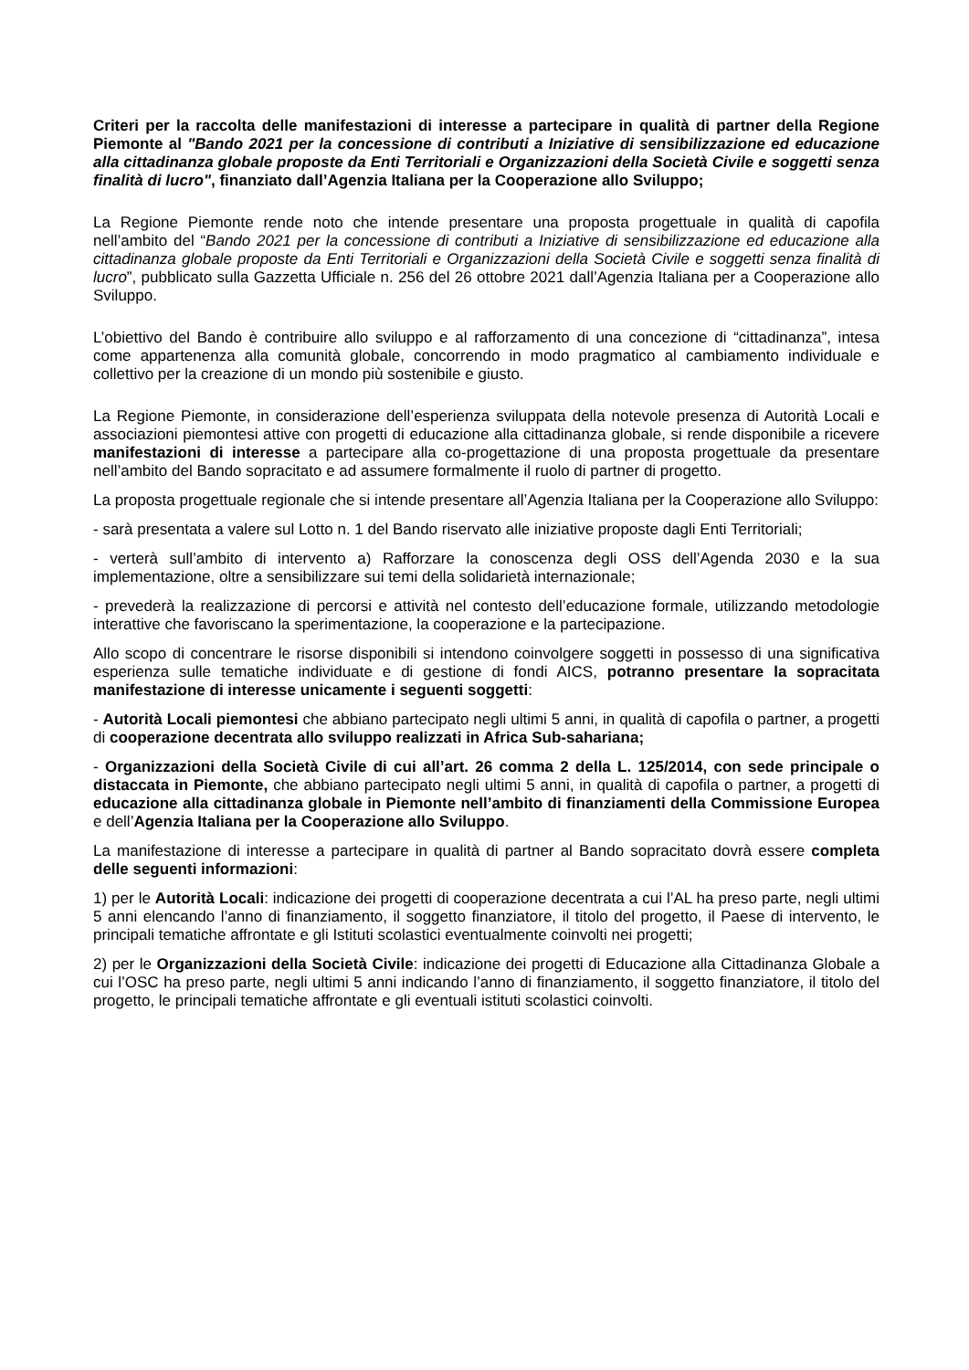Criteri per la raccolta delle manifestazioni di interesse a partecipare in qualità di partner della Regione Piemonte al "Bando 2021 per la concessione di contributi a Iniziative di sensibilizzazione ed educazione alla cittadinanza globale proposte da Enti Territoriali e Organizzazioni della Società Civile e soggetti senza finalità di lucro", finanziato dall’Agenzia Italiana per la Cooperazione allo Sviluppo;
La Regione Piemonte rende noto che intende presentare una proposta progettuale in qualità di capofila nell’ambito del “Bando 2021 per la concessione di contributi a Iniziative di sensibilizzazione ed educazione alla cittadinanza globale proposte da Enti Territoriali e Organizzazioni della Società Civile e soggetti senza finalità di lucro”, pubblicato sulla Gazzetta Ufficiale n. 256 del 26 ottobre 2021 dall’Agenzia Italiana per a Cooperazione allo Sviluppo.
L’obiettivo del Bando è contribuire allo sviluppo e al rafforzamento di una concezione di “cittadinanza”, intesa come appartenenza alla comunità globale, concorrendo in modo pragmatico al cambiamento individuale e collettivo per la creazione di un mondo più sostenibile e giusto.
La Regione Piemonte, in considerazione dell’esperienza sviluppata della notevole presenza di Autorità Locali e associazioni piemontesi attive con progetti di educazione alla cittadinanza globale, si rende disponibile a ricevere manifestazioni di interesse a partecipare alla co-progettazione di una proposta progettuale da presentare nell’ambito del Bando sopracitato e ad assumere formalmente il ruolo di partner di progetto.
La proposta progettuale regionale che si intende presentare all’Agenzia Italiana per la Cooperazione allo Sviluppo:
- sarà presentata a valere sul Lotto n. 1 del Bando riservato alle iniziative proposte dagli Enti Territoriali;
- verterà sull’ambito di intervento a) Rafforzare la conoscenza degli OSS dell’Agenda 2030 e la sua implementazione, oltre a sensibilizzare sui temi della solidarietà internazionale;
- prevederà la realizzazione di percorsi e attività nel contesto dell’educazione formale, utilizzando metodologie interattive che favoriscano la sperimentazione, la cooperazione e la partecipazione.
Allo scopo di concentrare le risorse disponibili si intendono coinvolgere soggetti in possesso di una significativa esperienza sulle tematiche individuate e di gestione di fondi AICS, potranno presentare la sopracitata manifestazione di interesse unicamente i seguenti soggetti:
- Autorità Locali piemontesi che abbiano partecipato negli ultimi 5 anni, in qualità di capofila o partner, a progetti di cooperazione decentrata allo sviluppo realizzati in Africa Sub-sahariana;
- Organizzazioni della Società Civile di cui all’art. 26 comma 2 della L. 125/2014, con sede principale o distaccata in Piemonte, che abbiano partecipato negli ultimi 5 anni, in qualità di capofila o partner, a progetti di educazione alla cittadinanza globale in Piemonte nell’ambito di finanziamenti della Commissione Europea e dell’Agenzia Italiana per la Cooperazione allo Sviluppo.
La manifestazione di interesse a partecipare in qualità di partner al Bando sopracitato dovrà essere completa delle seguenti informazioni:
1) per le Autorità Locali: indicazione dei progetti di cooperazione decentrata a cui l’AL ha preso parte, negli ultimi 5 anni elencando l’anno di finanziamento, il soggetto finanziatore, il titolo del progetto, il Paese di intervento, le principali tematiche affrontate e gli Istituti scolastici eventualmente coinvolti nei progetti;
2) per le Organizzazioni della Società Civile: indicazione dei progetti di Educazione alla Cittadinanza Globale a cui l’OSC ha preso parte, negli ultimi 5 anni indicando l’anno di finanziamento, il soggetto finanziatore, il titolo del progetto, le principali tematiche affrontate e gli eventuali istituti scolastici coinvolti.